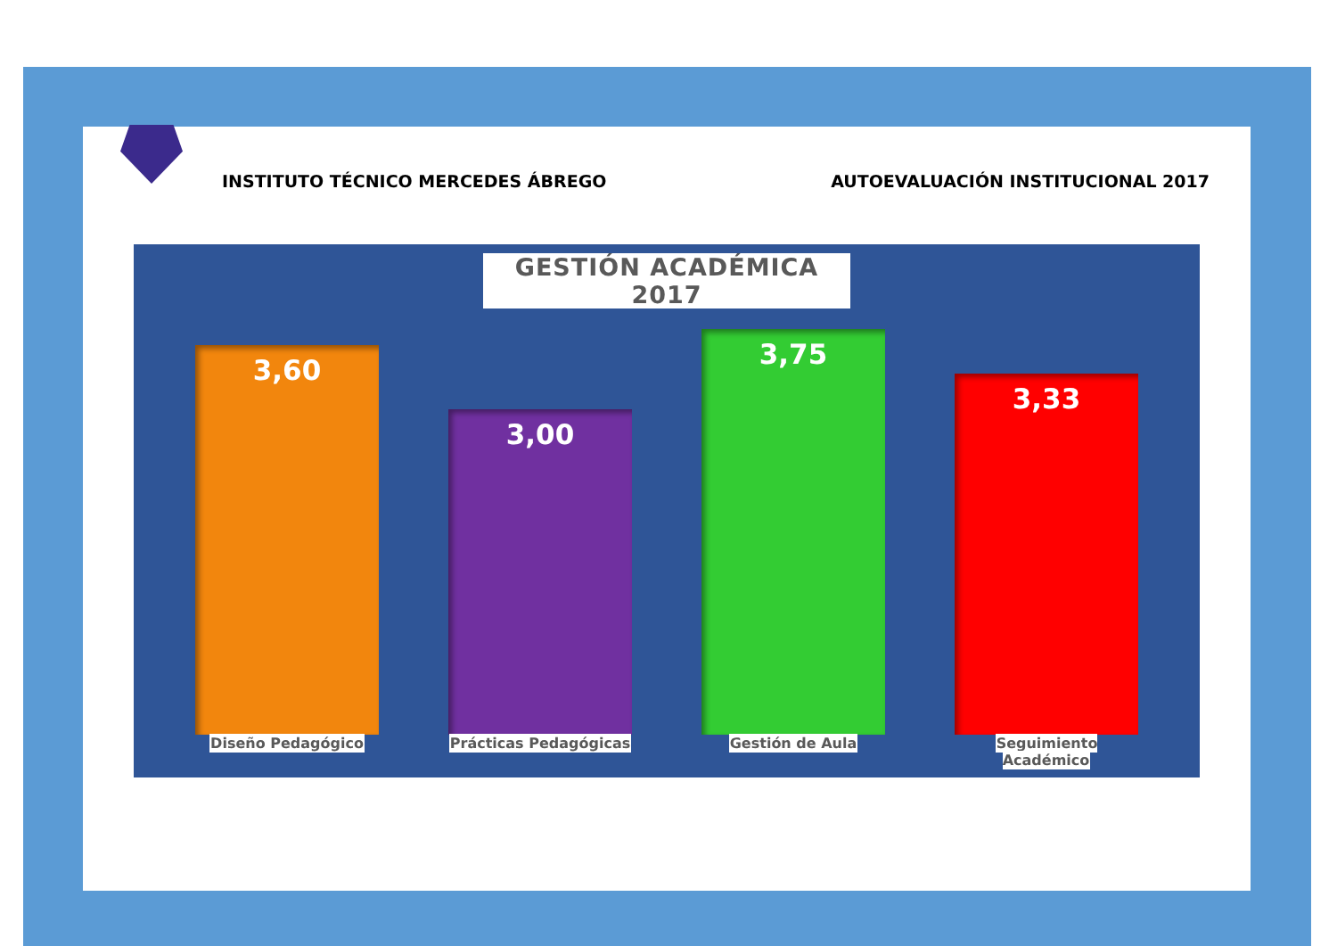INSTITUTO TÉCNICO MERCEDES ÁBREGO AUTOEVALUACIÓN INSTITUCIONAL 2017
GESTIÓN ACADÉMICA 2017
3,60
3,00
3,75
3,33
Diseño Pedagógico Prácticas Pedagógicas Gestión de Aula Seguimiento Académico